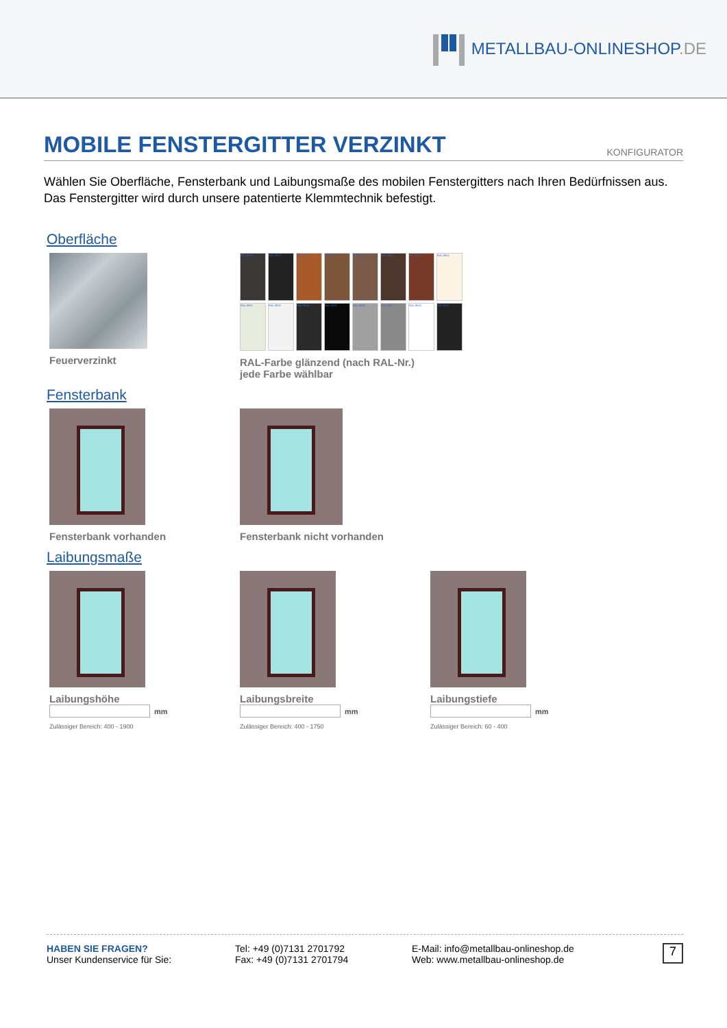METALLBAU-ONLINESHOP.DE
MOBILE FENSTERGITTER VERZINKT KONFIGURATOR
Wählen Sie Oberfläche, Fensterbank und Laibungsmaße des mobilen Fenstergitters nach Ihren Bedürfnissen aus. Das Fenstergitter wird durch unsere patentierte Klemmtechnik befestigt.
Oberfläche
Feuerverzinkt
RAL 8019
RAL 8022
RAL 8023
RAL 8024
RAL 8025
RAL 8028
RAL 8029
RAL 9001
RAL 9002
RAL 9003
RAL 9004
RAL 9005
RAL 9006
RAL 9007
RAL 9010
RAL 9011
RAL-Farbe glänzend (nach RAL-Nr.)
jede Farbe wählbar
Fensterbank
Fensterbank vorhanden Fensterbank nicht vorhanden
Laibungsmaße
Laibungshöhe
mm
Zulässiger Bereich: 400 - 1900
Laibungsbreite
mm
Zulässiger Bereich: 400 - 1750
Laibungstiefe
mm
Zulässiger Bereich: 60 - 400
HABEN SIE FRAGEN?
Unser Kundenservice für Sie:
Tel: +49 (0)7131 2701792
Fax: +49 (0)7131 2701794
E-Mail: info@metallbau-onlineshop.de
Web: www.metallbau-onlineshop.de
7